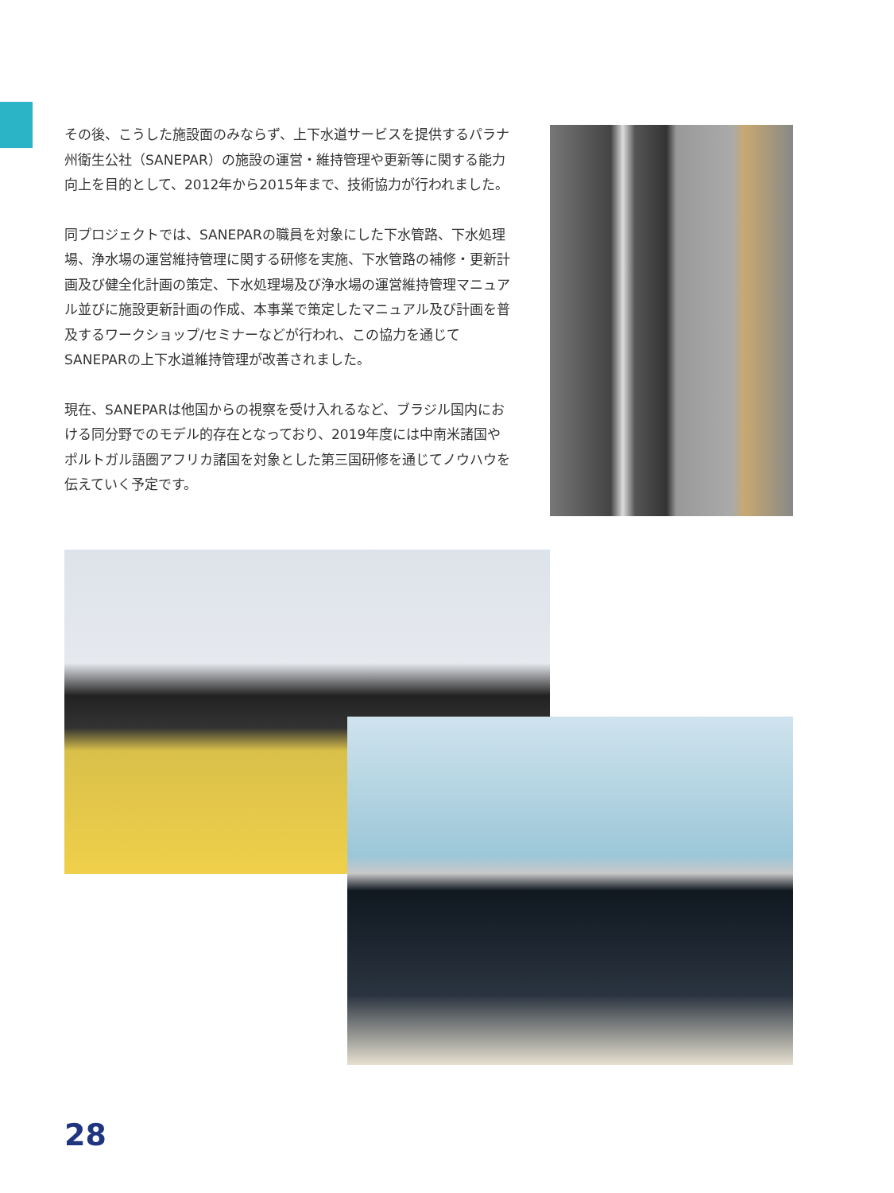その後、こうした施設面のみならず、上下水道サービスを提供するパラナ州衛生公社（SANEPAR）の施設の運営・維持管理や更新等に関する能力向上を目的として、2012年から2015年まで、技術協力が行われました。
同プロジェクトでは、SANEPARの職員を対象にした下水管路、下水処理場、浄水場の運営維持管理に関する研修を実施、下水管路の補修・更新計画及び健全化計画の策定、下水処理場及び浄水場の運営維持管理マニュアル並びに施設更新計画の作成、本事業で策定したマニュアル及び計画を普及するワークショップ/セミナーなどが行われ、この協力を通じてSANEPARの上下水道維持管理が改善されました。
現在、SANEPARは他国からの視察を受け入れるなど、ブラジル国内における同分野でのモデル的存在となっており、2019年度には中南米諸国やポルトガル語圏アフリカ諸国を対象とした第三国研修を通じてノウハウを伝えていく予定です。
28